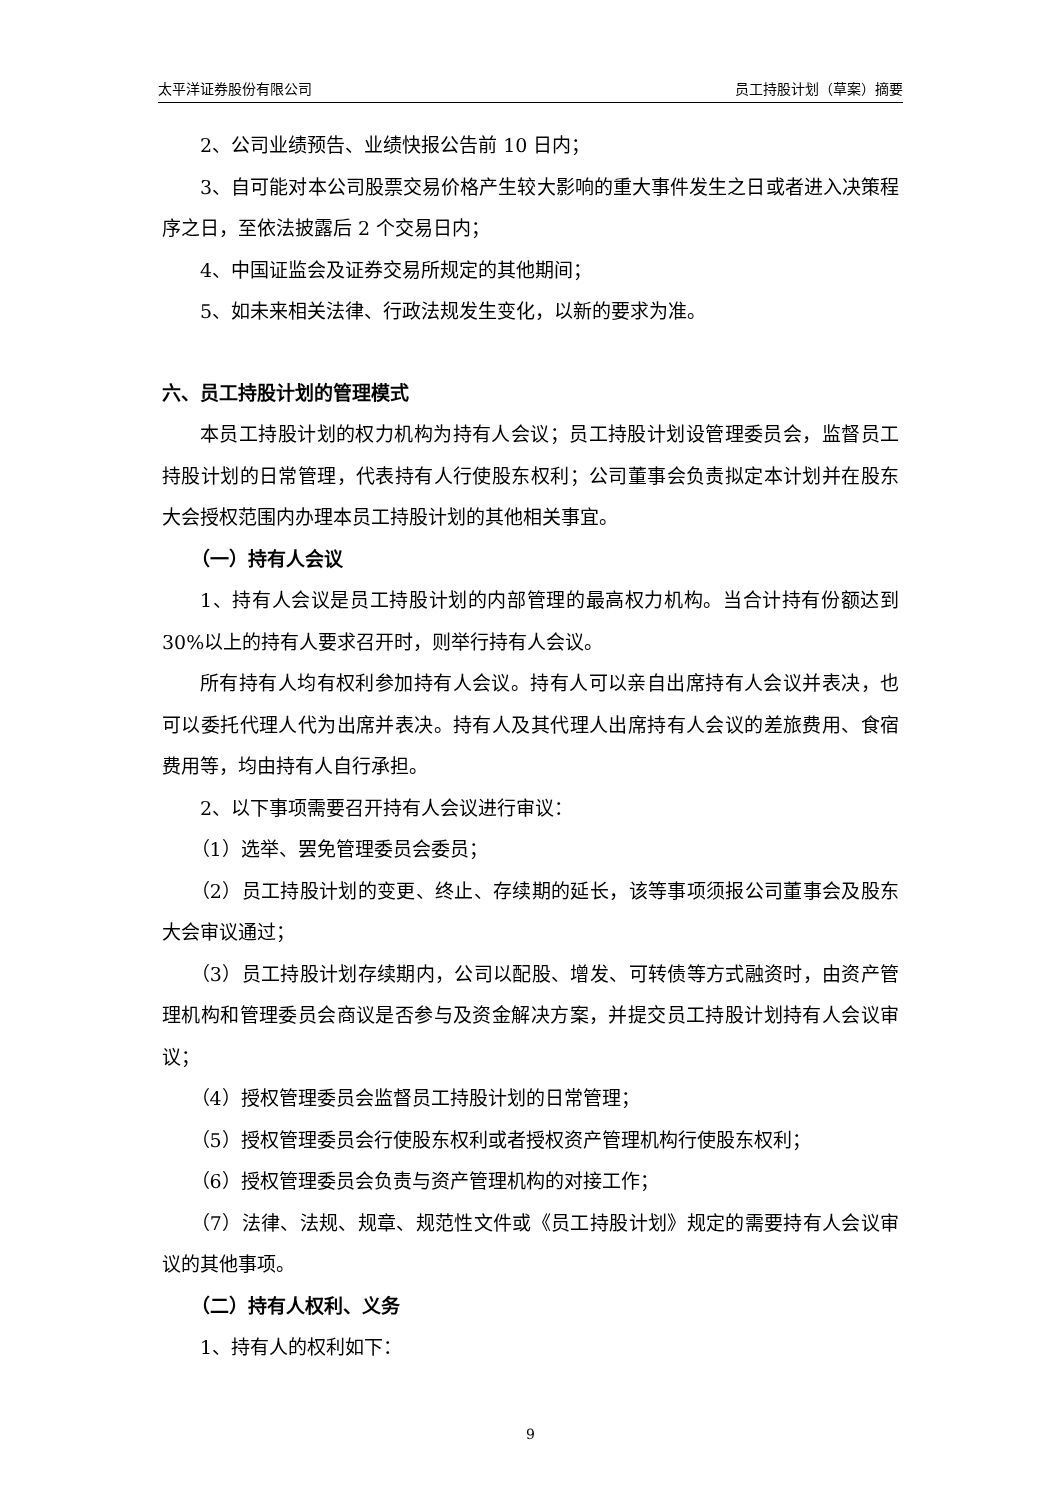太平洋证券股份有限公司 员工持股计划（草案）摘要
2、公司业绩预告、业绩快报公告前 10 日内；
3、自可能对本公司股票交易价格产生较大影响的重大事件发生之日或者进入决策程序之日，至依法披露后 2 个交易日内；
4、中国证监会及证券交易所规定的其他期间；
5、如未来相关法律、行政法规发生变化，以新的要求为准。
六、员工持股计划的管理模式
本员工持股计划的权力机构为持有人会议；员工持股计划设管理委员会，监督员工持股计划的日常管理，代表持有人行使股东权利；公司董事会负责拟定本计划并在股东大会授权范围内办理本员工持股计划的其他相关事宜。
（一）持有人会议
1、持有人会议是员工持股计划的内部管理的最高权力机构。当合计持有份额达到 30%以上的持有人要求召开时，则举行持有人会议。
所有持有人均有权利参加持有人会议。持有人可以亲自出席持有人会议并表决，也可以委托代理人代为出席并表决。持有人及其代理人出席持有人会议的差旅费用、食宿费用等，均由持有人自行承担。
2、以下事项需要召开持有人会议进行审议：
（1）选举、罢免管理委员会委员；
（2）员工持股计划的变更、终止、存续期的延长，该等事项须报公司董事会及股东大会审议通过；
（3）员工持股计划存续期内，公司以配股、增发、可转债等方式融资时，由资产管理机构和管理委员会商议是否参与及资金解决方案，并提交员工持股计划持有人会议审议；
（4）授权管理委员会监督员工持股计划的日常管理；
（5）授权管理委员会行使股东权利或者授权资产管理机构行使股东权利；
（6）授权管理委员会负责与资产管理机构的对接工作；
（7）法律、法规、规章、规范性文件或《员工持股计划》规定的需要持有人会议审议的其他事项。
（二）持有人权利、义务
1、持有人的权利如下：
9